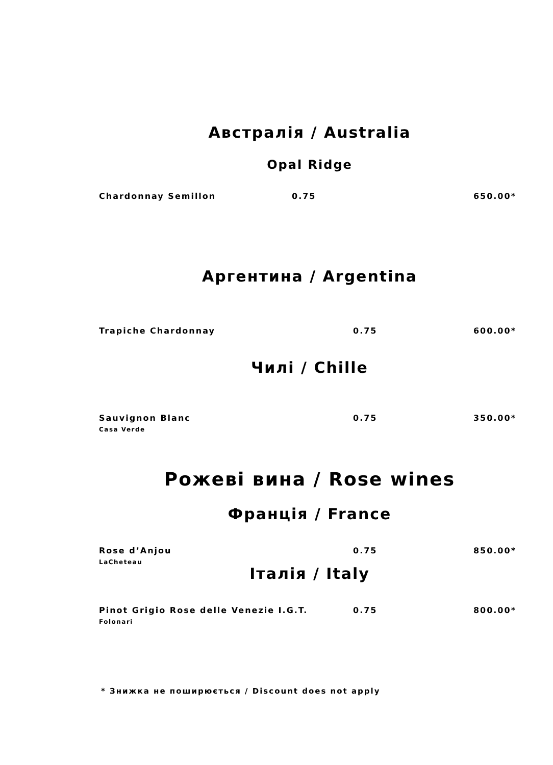Австралія / Australia
Opal Ridge
Chardonnay Semillon 0.75 650.00*
Аргентина / Argentina
Trapiche Chardonnay 0.75 600.00*
Чилі / Chille
Sauvignon Blanc 0.75 350.00*
Casa Verde
Рожеві вина / Rose wines
Франція / France
Rose d’Anjou 0.75 850.00*
LaCheteau
Італія / Italy
Pinot Grigio Rose delle Venezie I.G.T. 0.75 800.00*
Folonari
* Знижка не поширюється / Discount does not apply